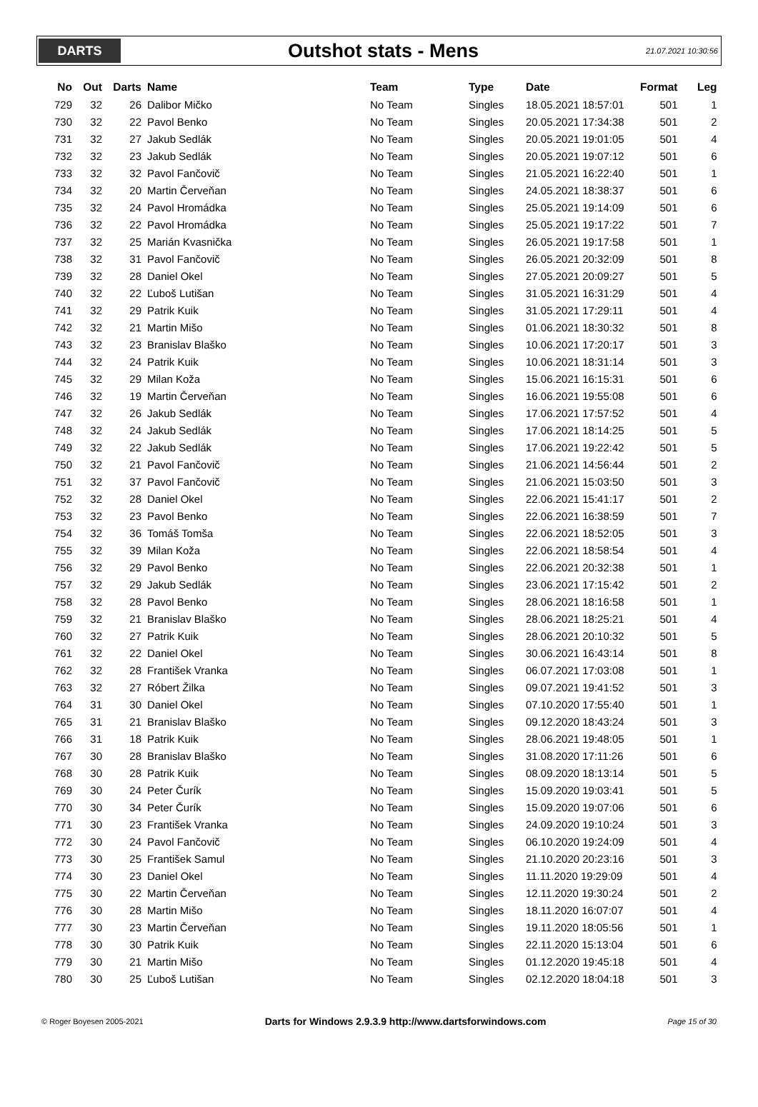DARTS
Outshot stats - Mens
21.07.2021 10:30:56
| No | Out | Darts | Name | Team | Type | Date | Format | Leg |
| --- | --- | --- | --- | --- | --- | --- | --- | --- |
| 729 | 32 | 26 | Dalibor Mičko | No Team | Singles | 18.05.2021 18:57:01 | 501 | 1 |
| 730 | 32 | 22 | Pavol Benko | No Team | Singles | 20.05.2021 17:34:38 | 501 | 2 |
| 731 | 32 | 27 | Jakub Sedlák | No Team | Singles | 20.05.2021 19:01:05 | 501 | 4 |
| 732 | 32 | 23 | Jakub Sedlák | No Team | Singles | 20.05.2021 19:07:12 | 501 | 6 |
| 733 | 32 | 32 | Pavol Fančovič | No Team | Singles | 21.05.2021 16:22:40 | 501 | 1 |
| 734 | 32 | 20 | Martin Červeňan | No Team | Singles | 24.05.2021 18:38:37 | 501 | 6 |
| 735 | 32 | 24 | Pavol Hromádka | No Team | Singles | 25.05.2021 19:14:09 | 501 | 6 |
| 736 | 32 | 22 | Pavol Hromádka | No Team | Singles | 25.05.2021 19:17:22 | 501 | 7 |
| 737 | 32 | 25 | Marián Kvasnička | No Team | Singles | 26.05.2021 19:17:58 | 501 | 1 |
| 738 | 32 | 31 | Pavol Fančovič | No Team | Singles | 26.05.2021 20:32:09 | 501 | 8 |
| 739 | 32 | 28 | Daniel Okel | No Team | Singles | 27.05.2021 20:09:27 | 501 | 5 |
| 740 | 32 | 22 | Ľuboš Lutišan | No Team | Singles | 31.05.2021 16:31:29 | 501 | 4 |
| 741 | 32 | 29 | Patrik Kuik | No Team | Singles | 31.05.2021 17:29:11 | 501 | 4 |
| 742 | 32 | 21 | Martin Mišo | No Team | Singles | 01.06.2021 18:30:32 | 501 | 8 |
| 743 | 32 | 23 | Branislav Blaško | No Team | Singles | 10.06.2021 17:20:17 | 501 | 3 |
| 744 | 32 | 24 | Patrik Kuik | No Team | Singles | 10.06.2021 18:31:14 | 501 | 3 |
| 745 | 32 | 29 | Milan Koža | No Team | Singles | 15.06.2021 16:15:31 | 501 | 6 |
| 746 | 32 | 19 | Martin Červeňan | No Team | Singles | 16.06.2021 19:55:08 | 501 | 6 |
| 747 | 32 | 26 | Jakub Sedlák | No Team | Singles | 17.06.2021 17:57:52 | 501 | 4 |
| 748 | 32 | 24 | Jakub Sedlák | No Team | Singles | 17.06.2021 18:14:25 | 501 | 5 |
| 749 | 32 | 22 | Jakub Sedlák | No Team | Singles | 17.06.2021 19:22:42 | 501 | 5 |
| 750 | 32 | 21 | Pavol Fančovič | No Team | Singles | 21.06.2021 14:56:44 | 501 | 2 |
| 751 | 32 | 37 | Pavol Fančovič | No Team | Singles | 21.06.2021 15:03:50 | 501 | 3 |
| 752 | 32 | 28 | Daniel Okel | No Team | Singles | 22.06.2021 15:41:17 | 501 | 2 |
| 753 | 32 | 23 | Pavol Benko | No Team | Singles | 22.06.2021 16:38:59 | 501 | 7 |
| 754 | 32 | 36 | Tomáš Tomša | No Team | Singles | 22.06.2021 18:52:05 | 501 | 3 |
| 755 | 32 | 39 | Milan Koža | No Team | Singles | 22.06.2021 18:58:54 | 501 | 4 |
| 756 | 32 | 29 | Pavol Benko | No Team | Singles | 22.06.2021 20:32:38 | 501 | 1 |
| 757 | 32 | 29 | Jakub Sedlák | No Team | Singles | 23.06.2021 17:15:42 | 501 | 2 |
| 758 | 32 | 28 | Pavol Benko | No Team | Singles | 28.06.2021 18:16:58 | 501 | 1 |
| 759 | 32 | 21 | Branislav Blaško | No Team | Singles | 28.06.2021 18:25:21 | 501 | 4 |
| 760 | 32 | 27 | Patrik Kuik | No Team | Singles | 28.06.2021 20:10:32 | 501 | 5 |
| 761 | 32 | 22 | Daniel Okel | No Team | Singles | 30.06.2021 16:43:14 | 501 | 8 |
| 762 | 32 | 28 | František Vranka | No Team | Singles | 06.07.2021 17:03:08 | 501 | 1 |
| 763 | 32 | 27 | Róbert Žilka | No Team | Singles | 09.07.2021 19:41:52 | 501 | 3 |
| 764 | 31 | 30 | Daniel Okel | No Team | Singles | 07.10.2020 17:55:40 | 501 | 1 |
| 765 | 31 | 21 | Branislav Blaško | No Team | Singles | 09.12.2020 18:43:24 | 501 | 3 |
| 766 | 31 | 18 | Patrik Kuik | No Team | Singles | 28.06.2021 19:48:05 | 501 | 1 |
| 767 | 30 | 28 | Branislav Blaško | No Team | Singles | 31.08.2020 17:11:26 | 501 | 6 |
| 768 | 30 | 28 | Patrik Kuik | No Team | Singles | 08.09.2020 18:13:14 | 501 | 5 |
| 769 | 30 | 24 | Peter Čurík | No Team | Singles | 15.09.2020 19:03:41 | 501 | 5 |
| 770 | 30 | 34 | Peter Čurík | No Team | Singles | 15.09.2020 19:07:06 | 501 | 6 |
| 771 | 30 | 23 | František Vranka | No Team | Singles | 24.09.2020 19:10:24 | 501 | 3 |
| 772 | 30 | 24 | Pavol Fančovič | No Team | Singles | 06.10.2020 19:24:09 | 501 | 4 |
| 773 | 30 | 25 | František Samul | No Team | Singles | 21.10.2020 20:23:16 | 501 | 3 |
| 774 | 30 | 23 | Daniel Okel | No Team | Singles | 11.11.2020 19:29:09 | 501 | 4 |
| 775 | 30 | 22 | Martin Červeňan | No Team | Singles | 12.11.2020 19:30:24 | 501 | 2 |
| 776 | 30 | 28 | Martin Mišo | No Team | Singles | 18.11.2020 16:07:07 | 501 | 4 |
| 777 | 30 | 23 | Martin Červeňan | No Team | Singles | 19.11.2020 18:05:56 | 501 | 1 |
| 778 | 30 | 30 | Patrik Kuik | No Team | Singles | 22.11.2020 15:13:04 | 501 | 6 |
| 779 | 30 | 21 | Martin Mišo | No Team | Singles | 01.12.2020 19:45:18 | 501 | 4 |
| 780 | 30 | 25 | Ľuboš Lutišan | No Team | Singles | 02.12.2020 18:04:18 | 501 | 3 |
© Roger Boyesen 2005-2021 Darts for Windows 2.9.3.9 http://www.dartsforwindows.com Page 15 of 30